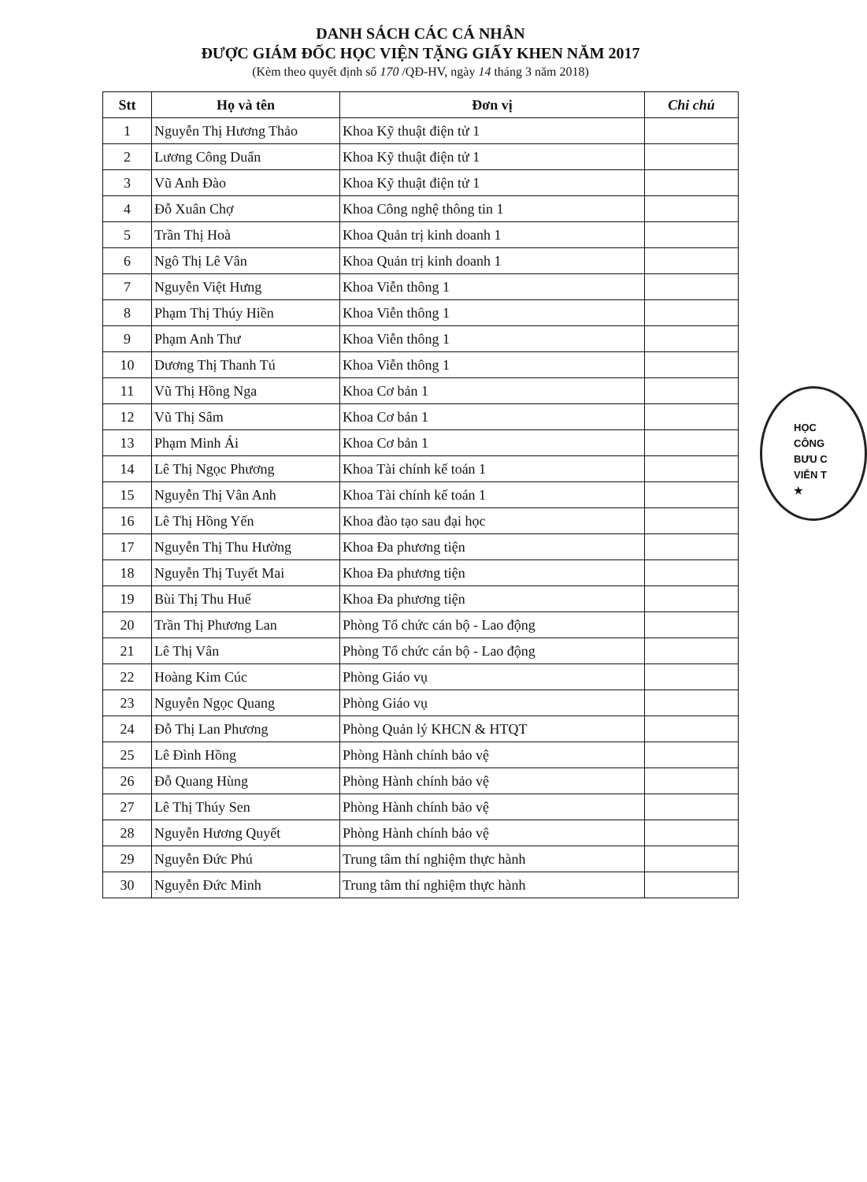DANH SÁCH CÁC CÁ NHÂN
ĐƯỢC GIÁM ĐỐC HỌC VIỆN TẶNG GIẤY KHEN NĂM 2017
(Kèm theo quyết định số 170 /QĐ-HV, ngày 14 tháng 3 năm 2018)
| Stt | Họ và tên | Đơn vị | Chi chú |
| --- | --- | --- | --- |
| 1 | Nguyễn Thị Hương Thảo | Khoa Kỹ thuật điện tử 1 | |
| 2 | Lương Công Duẩn | Khoa Kỹ thuật điện tử 1 | |
| 3 | Vũ Anh Đào | Khoa Kỹ thuật điện tử 1 | |
| 4 | Đỗ Xuân Chợ | Khoa Công nghệ thông tin 1 | |
| 5 | Trần Thị Hoà | Khoa Quản trị kinh doanh 1 | |
| 6 | Ngô Thị Lê Vân | Khoa Quản trị kinh doanh 1 | |
| 7 | Nguyễn Việt Hưng | Khoa Viễn thông 1 | |
| 8 | Phạm Thị Thúy Hiền | Khoa Viễn thông 1 | |
| 9 | Phạm Anh Thư | Khoa Viễn thông 1 | |
| 10 | Dương Thị Thanh Tú | Khoa Viễn thông 1 | |
| 11 | Vũ Thị Hồng Nga | Khoa Cơ bản 1 | |
| 12 | Vũ Thị Sâm | Khoa Cơ bản 1 | |
| 13 | Phạm Minh Ái | Khoa Cơ bản 1 | |
| 14 | Lê Thị Ngọc Phương | Khoa Tài chính kế toán 1 | |
| 15 | Nguyễn Thị Vân Anh | Khoa Tài chính kế toán 1 | |
| 16 | Lê Thị Hồng Yến | Khoa đào tạo sau đại học | |
| 17 | Nguyễn Thị Thu Hường | Khoa Đa phương tiện | |
| 18 | Nguyễn Thị Tuyết Mai | Khoa Đa phương tiện | |
| 19 | Bùi Thị Thu Huế | Khoa Đa phương tiện | |
| 20 | Trần Thị Phương Lan | Phòng Tổ chức cán bộ - Lao động | |
| 21 | Lê Thị Vân | Phòng Tổ chức cán bộ - Lao động | |
| 22 | Hoàng Kim Cúc | Phòng Giáo vụ | |
| 23 | Nguyễn Ngọc Quang | Phòng Giáo vụ | |
| 24 | Đỗ Thị Lan Phương | Phòng Quản lý KHCN & HTQT | |
| 25 | Lê Đình Hồng | Phòng Hành chính bảo vệ | |
| 26 | Đỗ Quang Hùng | Phòng Hành chính bảo vệ | |
| 27 | Lê Thị Thúy Sen | Phòng Hành chính bảo vệ | |
| 28 | Nguyễn Hương Quyết | Phòng Hành chính bảo vệ | |
| 29 | Nguyễn Đức Phú | Trung tâm thí nghiệm thực hành | |
| 30 | Nguyễn Đức Minh | Trung tâm thí nghiệm thực hành | |
HỌC
CÔNG
BƯU C
VIỄN T
★